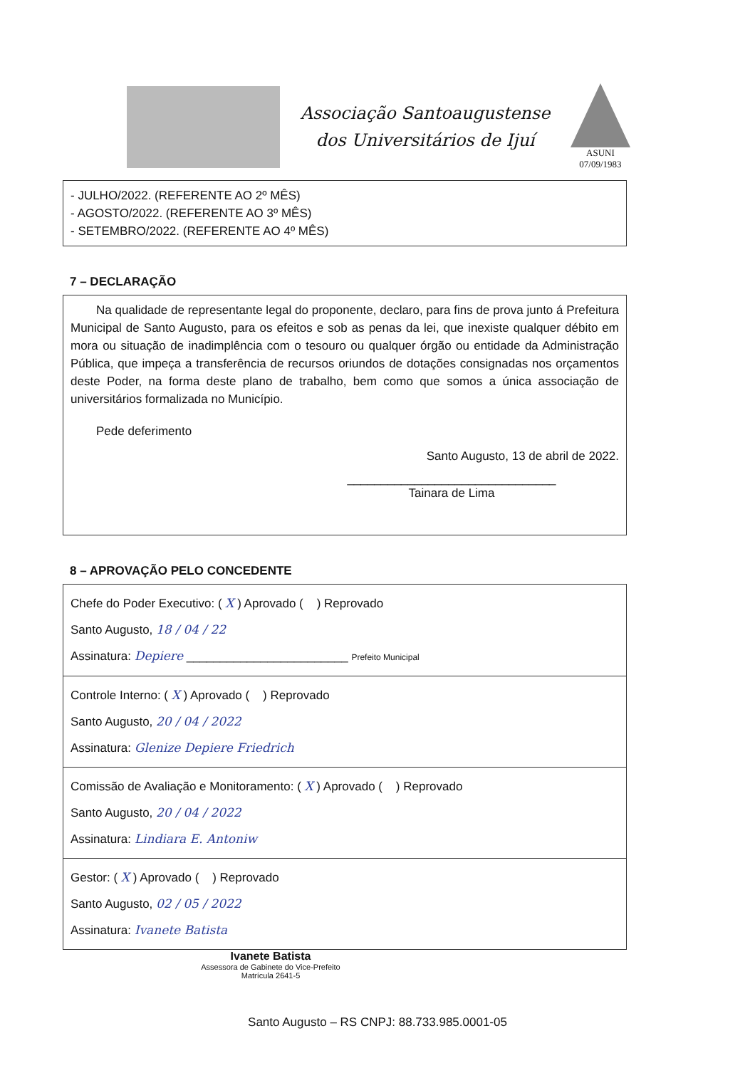Associação Santoaugustense
dos Universitários de Ijuí
ASUNI
07/09/1983
- JULHO/2022. (REFERENTE AO 2º MÊS)
- AGOSTO/2022. (REFERENTE AO 3º MÊS)
- SETEMBRO/2022. (REFERENTE AO 4º MÊS)
7 – DECLARAÇÃO
Na qualidade de representante legal do proponente, declaro, para fins de prova junto á Prefeitura Municipal de Santo Augusto, para os efeitos e sob as penas da lei, que inexiste qualquer débito em mora ou situação de inadimplência com o tesouro ou qualquer órgão ou entidade da Administração Pública, que impeça a transferência de recursos oriundos de dotações consignadas nos orçamentos deste Poder, na forma deste plano de trabalho, bem como que somos a única associação de universitários formalizada no Município.
Pede deferimento
Santo Augusto, 13 de abril de 2022.
_______________________________
Tainara de Lima
8 – APROVAÇÃO PELO CONCEDENTE
Chefe do Poder Executivo: ( X ) Aprovado ( ) Reprovado
Santo Augusto, 18 / 04 / 22
Assinatura: Depiere ________________________ Prefeito Municipal
Controle Interno: ( X ) Aprovado ( ) Reprovado
Santo Augusto, 20 / 04 / 2022
Assinatura: Glenize Depiere Friedrich
Comissão de Avaliação e Monitoramento: ( X ) Aprovado ( ) Reprovado
Santo Augusto, 20 / 04 / 2022
Assinatura: Lindiara E. Antoniw
Gestor: ( X ) Aprovado ( ) Reprovado
Santo Augusto, 02 / 05 / 2022
Assinatura: Ivanete Batista
Ivanete Batista
Assessora de Gabinete do Vice-Prefeito
Matrícula 2641-5
Santo Augusto – RS CNPJ: 88.733.985.0001-05